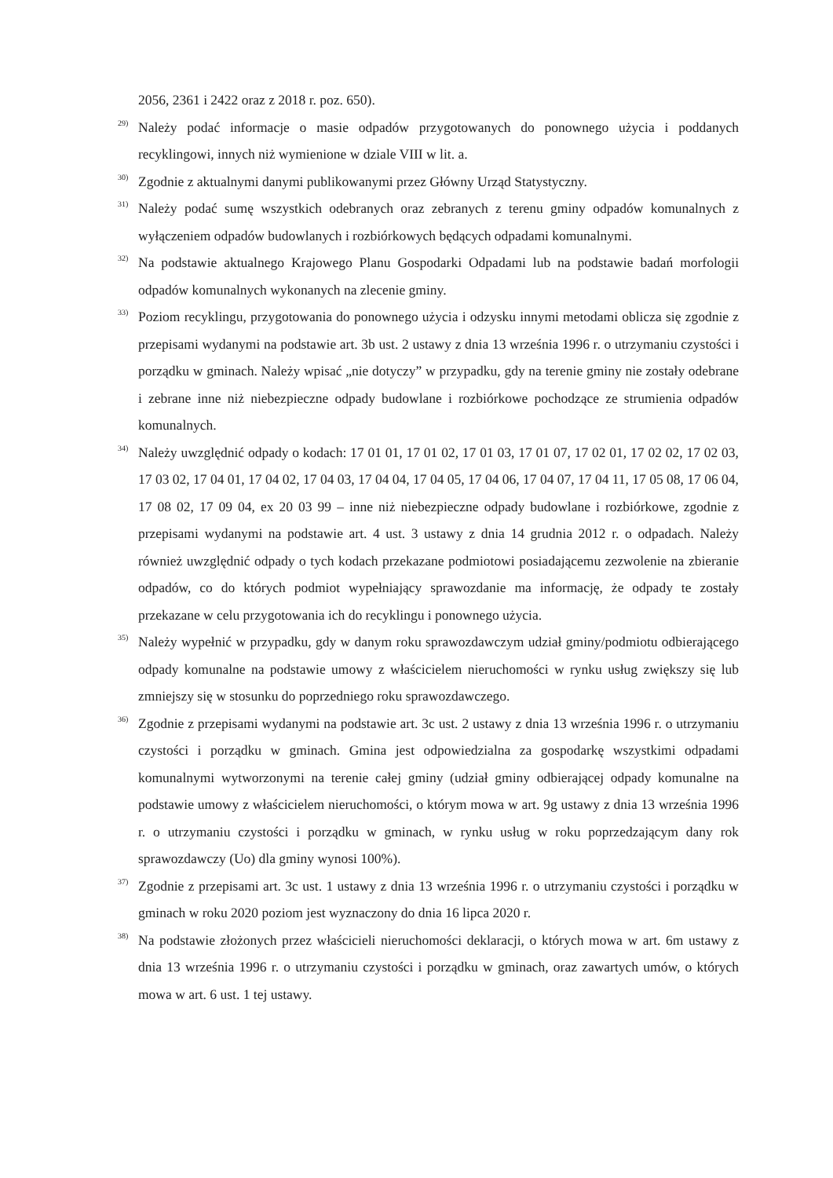2056, 2361 i 2422 oraz z 2018 r. poz. 650).
<sup>29)</sup>
Należy podać informacje o masie odpadów przygotowanych do ponownego użycia i poddanych recyklingowi, innych niż wymienione w dziale VIII w lit. a.
<sup>30)</sup>
Zgodnie z aktualnymi danymi publikowanymi przez Główny Urząd Statystyczny.
<sup>31)</sup>
Należy podać sumę wszystkich odebranych oraz zebranych z terenu gminy odpadów komunalnych z wyłączeniem odpadów budowlanych i rozbiórkowych będących odpadami komunalnymi.
<sup>32)</sup>
Na podstawie aktualnego Krajowego Planu Gospodarki Odpadami lub na podstawie badań morfologii odpadów komunalnych wykonanych na zlecenie gminy.
<sup>33)</sup>
Poziom recyklingu, przygotowania do ponownego użycia i odzysku innymi metodami oblicza się zgodnie z przepisami wydanymi na podstawie art. 3b ust. 2 ustawy z dnia 13 września 1996 r. o utrzymaniu czystości i porządku w gminach. Należy wpisać „nie dotyczy” w przypadku, gdy na terenie gminy nie zostały odebrane i zebrane inne niż niebezpieczne odpady budowlane i rozbiórkowe pochodzące ze strumienia odpadów komunalnych.
<sup>34)</sup>
Należy uwzględnić odpady o kodach: 17 01 01, 17 01 02, 17 01 03, 17 01 07, 17 02 01, 17 02 02, 17 02 03, 17 03 02, 17 04 01, 17 04 02, 17 04 03, 17 04 04, 17 04 05, 17 04 06, 17 04 07, 17 04 11, 17 05 08, 17 06 04, 17 08 02, 17 09 04, ex 20 03 99 – inne niż niebezpieczne odpady budowlane i rozbiórkowe, zgodnie z przepisami wydanymi na podstawie art. 4 ust. 3 ustawy z dnia 14 grudnia 2012 r. o odpadach. Należy również uwzględnić odpady o tych kodach przekazane podmiotowi posiadającemu zezwolenie na zbieranie odpadów, co do których podmiot wypełniający sprawozdanie ma informację, że odpady te zostały przekazane w celu przygotowania ich do recyklingu i ponownego użycia.
<sup>35)</sup>
Należy wypełnić w przypadku, gdy w danym roku sprawozdawczym udział gminy/podmiotu odbierającego odpady komunalne na podstawie umowy z właścicielem nieruchomości w rynku usług zwiększy się lub zmniejszy się w stosunku do poprzedniego roku sprawozdawczego.
<sup>36)</sup>
Zgodnie z przepisami wydanymi na podstawie art. 3c ust. 2 ustawy z dnia 13 września 1996 r. o utrzymaniu czystości i porządku w gminach. Gmina jest odpowiedzialna za gospodarkę wszystkimi odpadami komunalnymi wytworzonymi na terenie całej gminy (udział gminy odbierającej odpady komunalne na podstawie umowy z właścicielem nieruchomości, o którym mowa w art. 9g ustawy z dnia 13 września 1996 r. o utrzymaniu czystości i porządku w gminach, w rynku usług w roku poprzedzającym dany rok sprawozdawczy (Uo) dla gminy wynosi 100%).
<sup>37)</sup>
Zgodnie z przepisami art. 3c ust. 1 ustawy z dnia 13 września 1996 r. o utrzymaniu czystości i porządku w gminach w roku 2020 poziom jest wyznaczony do dnia 16 lipca 2020 r.
<sup>38)</sup>
Na podstawie złożonych przez właścicieli nieruchomości deklaracji, o których mowa w art. 6m ustawy z dnia 13 września 1996 r. o utrzymaniu czystości i porządku w gminach, oraz zawartych umów, o których mowa w art. 6 ust. 1 tej ustawy.